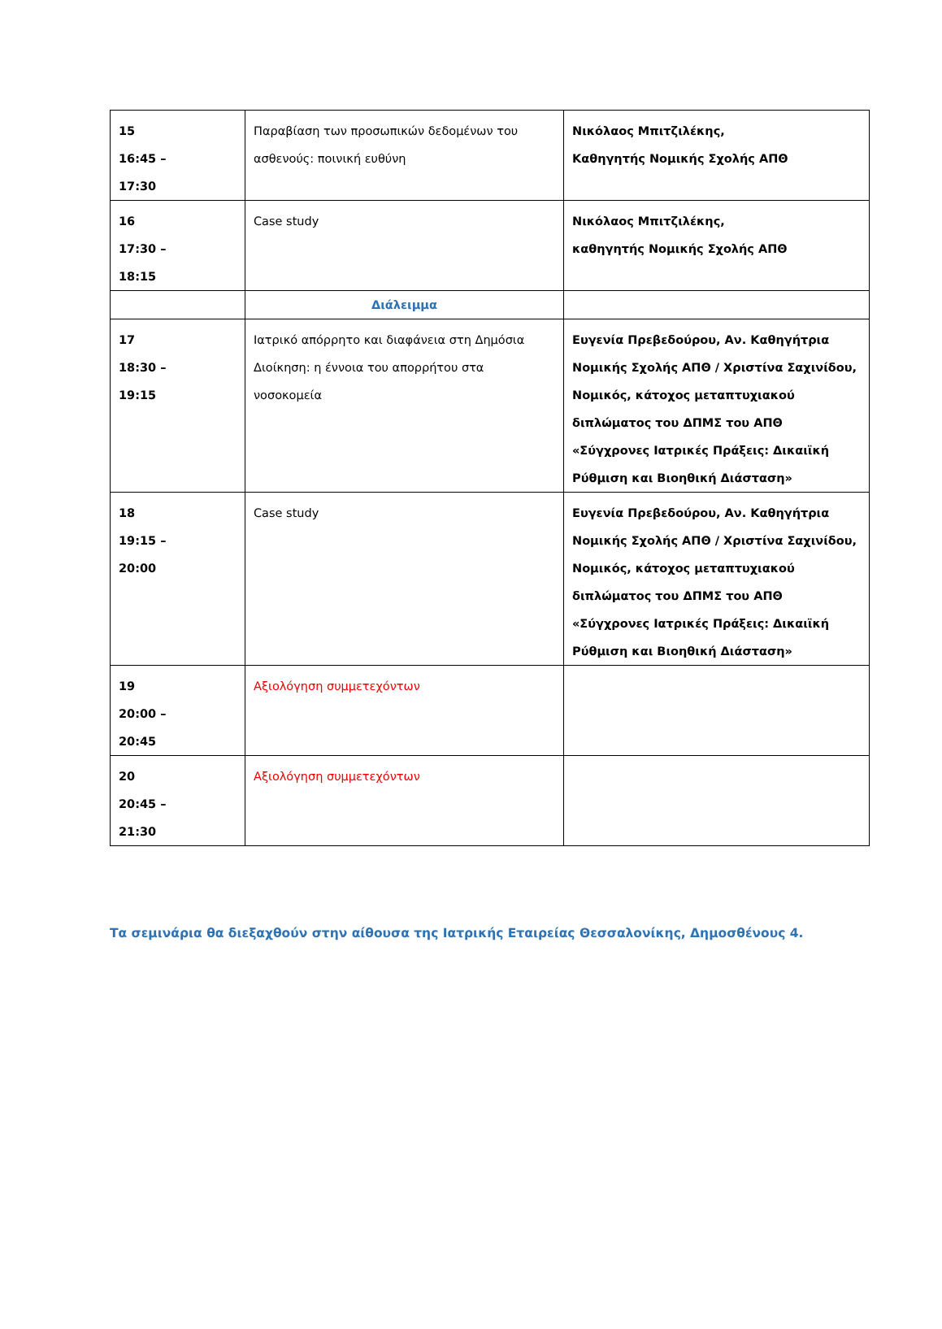| 15 16:45 – 17:30 | Παραβίαση των προσωπικών δεδομένων του ασθενούς: ποινική ευθύνη | Νικόλαος Μπιτζιλέκης, Καθηγητής Νομικής Σχολής ΑΠΘ |
| 16 17:30 – 18:15 | Case study | Νικόλαος Μπιτζιλέκης, καθηγητής Νομικής Σχολής ΑΠΘ |
| | Διάλειμμα | |
| 17 18:30 – 19:15 | Ιατρικό απόρρητο και διαφάνεια στη Δημόσια Διοίκηση: η έννοια του απορρήτου στα νοσοκομεία | Ευγενία Πρεβεδούρου, Αν. Καθηγήτρια Νομικής Σχολής ΑΠΘ / Χριστίνα Σαχινίδου, Νομικός, κάτοχος μεταπτυχιακού διπλώματος του ΔΠΜΣ του ΑΠΘ «Σύγχρονες Ιατρικές Πράξεις: Δικαιϊκή Ρύθμιση και Βιοηθική Διάσταση» |
| 18 19:15 – 20:00 | Case study | Ευγενία Πρεβεδούρου, Αν. Καθηγήτρια Νομικής Σχολής ΑΠΘ / Χριστίνα Σαχινίδου, Νομικός, κάτοχος μεταπτυχιακού διπλώματος του ΔΠΜΣ του ΑΠΘ «Σύγχρονες Ιατρικές Πράξεις: Δικαιϊκή Ρύθμιση και Βιοηθική Διάσταση» |
| 19 20:00 – 20:45 | Αξιολόγηση συμμετεχόντων | |
| 20 20:45 – 21:30 | Αξιολόγηση συμμετεχόντων | |
Τα σεμινάρια θα διεξαχθούν στην αίθουσα της Ιατρικής Εταιρείας Θεσσαλονίκης, Δημοσθένους 4.